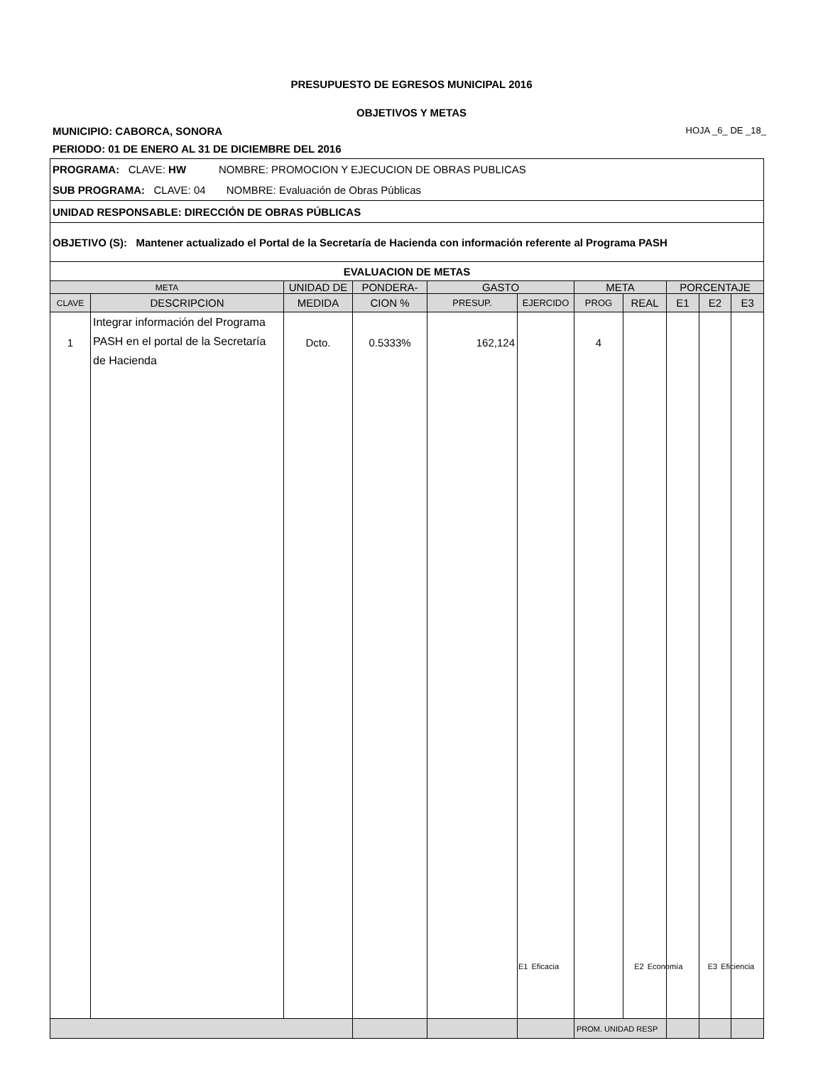PRESUPUESTO DE EGRESOS MUNICIPAL 2016
OBJETIVOS Y METAS
MUNICIPIO: CABORCA, SONORA HOJA _6_ DE _18_
PERIODO: 01 DE ENERO AL 31 DE DICIEMBRE DEL 2016
| PROGRAMA: CLAVE: HW NOMBRE: PROMOCION Y EJECUCION DE OBRAS PUBLICAS SUB PROGRAMA: CLAVE: 04 NOMBRE: Evaluación de Obras Públicas | | | | | | | | | | |
| UNIDAD RESPONSABLE: DIRECCIÓN DE OBRAS PÚBLICAS | | | | | | | | | | |
| OBJETIVO (S): Mantener actualizado el Portal de la Secretaría de Hacienda con información referente al Programa PASH | | | | | | | | | | |
| EVALUACION DE METAS | | | | | | | | | | |
| META | | UNIDAD DE | PONDERA- | GASTO | | META | | PORCENTAJE | | |
| CLAVE | DESCRIPCION | MEDIDA | CION % | PRESUP. | EJERCIDO | PROG | REAL | E1 | E2 | E3 |
| 1 | Integrar información del Programa PASH en el portal de la Secretaría de Hacienda | Dcto. | 0.5333% | 162,124 | | 4 | | | | |
| | | | | | | PROM. UNIDAD RESP | | | | |
E1 Eficacia E2 Economía E3 Eficiencia